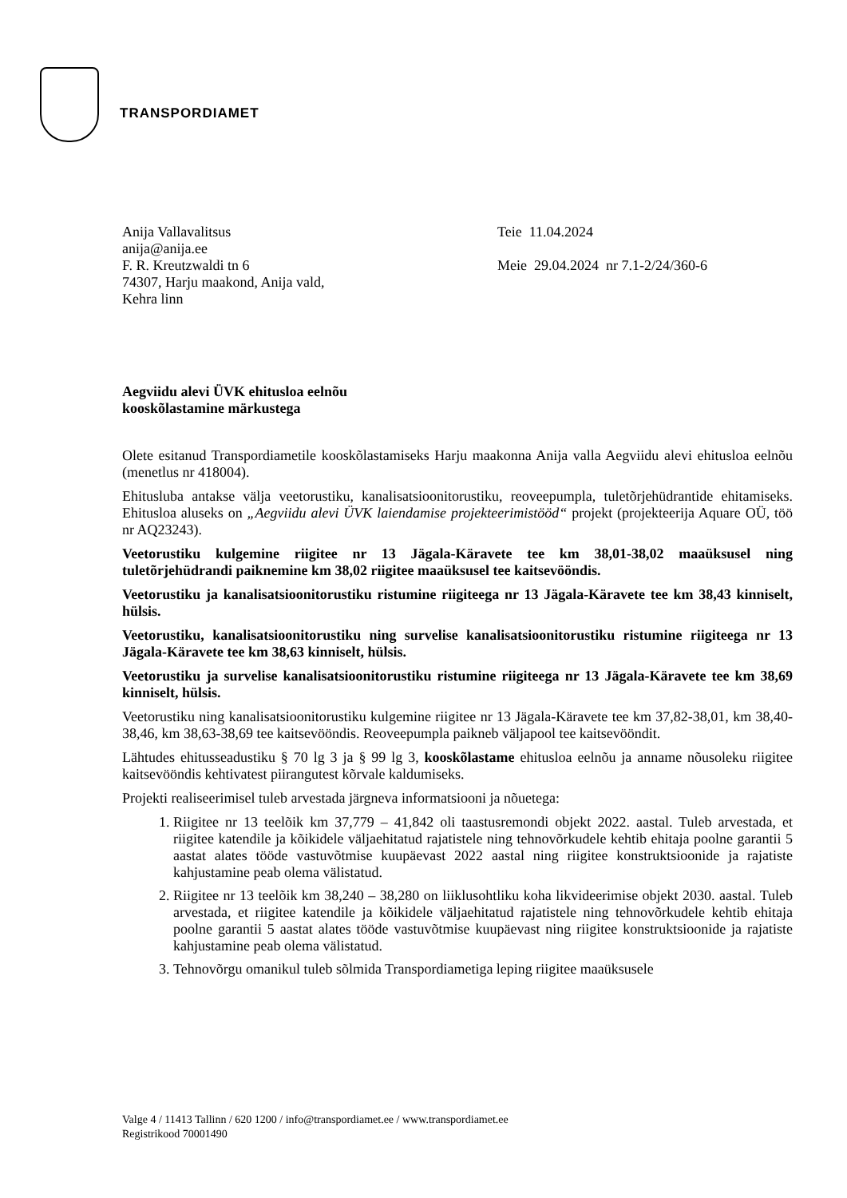TRANSPORDIAMET
Anija Vallavalitsus
anija@anija.ee
F. R. Kreutzwaldi tn 6
74307, Harju maakond, Anija vald,
Kehra linn
Teie 11.04.2024
Meie 29.04.2024 nr 7.1-2/24/360-6
Aegviidu alevi ÜVK ehitusloa eelnõu
kooskõlastamine märkustega
Olete esitanud Transpordiametile kooskõlastamiseks Harju maakonna Anija valla Aegviidu alevi ehitusloa eelnõu (menetlus nr 418004).
Ehitusluba antakse välja veetorustiku, kanalisatsioonitorustiku, reoveepumpla, tuletõrjehüdrantide ehitamiseks. Ehitusloa aluseks on „Aegviidu alevi ÜVK laiendamise projekteerimistööd“ projekt (projekteerija Aquare OÜ, töö nr AQ23243).
Veetorustiku kulgemine riigitee nr 13 Jägala-Käravete tee km 38,01-38,02 maaüksusel ning tuletõrjehüdrandi paiknemine km 38,02 riigitee maaüksusel tee kaitsevööndis.
Veetorustiku ja kanalisatsioonitorustiku ristumine riigiteega nr 13 Jägala-Käravete tee km 38,43 kinniselt, hülsis.
Veetorustiku, kanalisatsioonitorustiku ning survelise kanalisatsioonitorustiku ristumine riigiteega nr 13 Jägala-Käravete tee km 38,63 kinniselt, hülsis.
Veetorustiku ja survelise kanalisatsioonitorustiku ristumine riigiteega nr 13 Jägala-Käravete tee km 38,69 kinniselt, hülsis.
Veetorustiku ning kanalisatsioonitorustiku kulgemine riigitee nr 13 Jägala-Käravete tee km 37,82-38,01, km 38,40-38,46, km 38,63-38,69 tee kaitsevööndis. Reoveepumpla paikneb väljapool tee kaitsevööndit.
Lähtudes ehitusseadustiku § 70 lg 3 ja § 99 lg 3, kooskõlastame ehitusloa eelnõu ja anname nõusoleku riigitee kaitsevööndis kehtivatest piirangutest kõrvale kaldumiseks.
Projekti realiseerimisel tuleb arvestada järgneva informatsiooni ja nõuetega:
1. Riigitee nr 13 teelõik km 37,779 – 41,842 oli taastusremondi objekt 2022. aastal. Tuleb arvestada, et riigitee katendile ja kõikidele väljaehitatud rajatistele ning tehnovõrkudele kehtib ehitaja poolne garantii 5 aastat alates tööde vastuvõtmise kuupäevast 2022 aastal ning riigitee konstruktsioonide ja rajatiste kahjustamine peab olema välistatud.
2. Riigitee nr 13 teelõik km 38,240 – 38,280 on liiklusohtliku koha likvideerimise objekt 2030. aastal. Tuleb arvestada, et riigitee katendile ja kõikidele väljaehitatud rajatistele ning tehnovõrkudele kehtib ehitaja poolne garantii 5 aastat alates tööde vastuvõtmise kuupäevast ning riigitee konstruktsioonide ja rajatiste kahjustamine peab olema välistatud.
3. Tehnovõrgu omanikul tuleb sõlmida Transpordiametiga leping riigitee maaüksusele
Valge 4 / 11413 Tallinn / 620 1200 / info@transpordiamet.ee / www.transpordiamet.ee
Registrikood 70001490